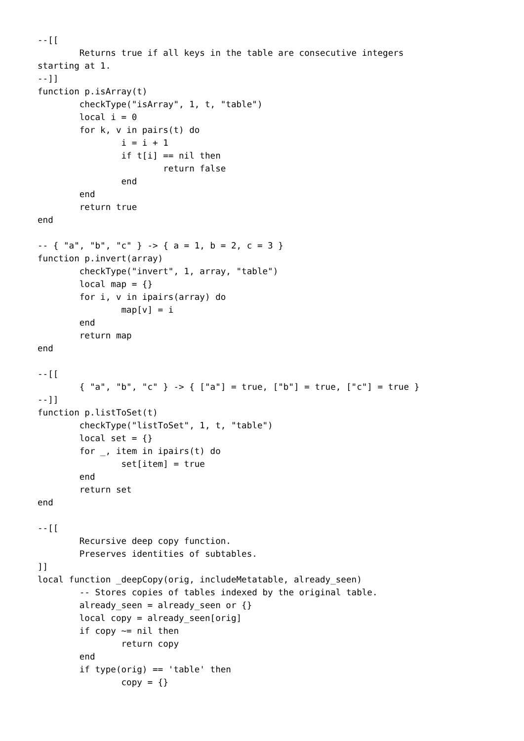--[[
        Returns true if all keys in the table are consecutive integers
starting at 1.
--]]
function p.isArray(t)
        checkType("isArray", 1, t, "table")
        local i = 0
        for k, v in pairs(t) do
                i = i + 1
                if t[i] == nil then
                        return false
                end
        end
        return true
end

-- { "a", "b", "c" } -> { a = 1, b = 2, c = 3 }
function p.invert(array)
        checkType("invert", 1, array, "table")
        local map = {}
        for i, v in ipairs(array) do
                map[v] = i
        end
        return map
end

--[[
        { "a", "b", "c" } -> { ["a"] = true, ["b"] = true, ["c"] = true }
--]]
function p.listToSet(t)
        checkType("listToSet", 1, t, "table")
        local set = {}
        for _, item in ipairs(t) do
                set[item] = true
        end
        return set
end

--[[
        Recursive deep copy function.
        Preserves identities of subtables.
]]
local function _deepCopy(orig, includeMetatable, already_seen)
        -- Stores copies of tables indexed by the original table.
        already_seen = already_seen or {}
        local copy = already_seen[orig]
        if copy ~= nil then
                return copy
        end
        if type(orig) == 'table' then
                copy = {}